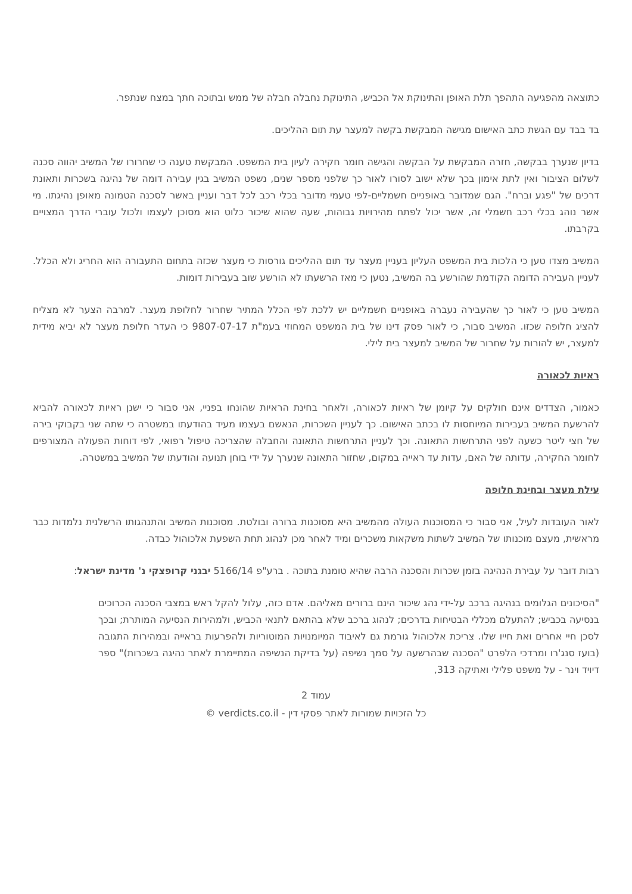כתוצאה מהפגיעה התהפך תלת האופן והתינוקת אל הכביש, התינוקת נחבלה חבלה של ממש ובתוכה חתך במצח שנתפר.
בד בבד עם הגשת כתב האישום מגישה המבקשת בקשה למעצר עת תום ההליכים.
בדיון שנערך בבקשה, חזרה המבקשת על הבקשה והגישה חומר חקירה לעיון בית המשפט. המבקשת טענה כי שחרורו של המשיב יהווה סכנה לשלום הציבור ואין לתת אימון בכך שלא ישוב לסורו לאור כך שלפני מספר שנים, נשפט המשיב בגין עבירה דומה של נהיגה בשכרות ותאונת דרכים של "פגע וברח". הגם שמדובר באופניים חשמליים-לפי טעמי מדובר בכלי רכב לכל דבר ועניין באשר לסכנה הטמונה מאופן נהיגתו. מי אשר נוהג בכלי רכב חשמלי זה, אשר יכול לפתח מהירויות גבוהות, שעה שהוא שיכור כלוט הוא מסוכן לעצמו ולכול עוברי הדרך המצויים בקרבתו.
המשיב מצדו טען כי הלכות בית המשפט העליון בעניין מעצר עד תום ההליכים גורסות כי מעצר שכזה בתחום התעבורה הוא החריג ולא הכלל. לעניין העבירה הדומה הקודמת שהורשע בה המשיב, נטען כי מאז הרשעתו לא הורשע שוב בעבירות דומות.
המשיב טען כי לאור כך שהעבירה נעברה באופניים חשמליים יש ללכת לפי הכלל המתיר שחרור לחלופת מעצר. למרבה הצער לא מצליח להציג חלופה שכזו. המשיב סבור, כי לאור פסק דינו של בית המשפט המחוזי בעמ"ת 9807-07-17 כי העדר חלופת מעצר לא יביא מידית למעצר, יש להורות על שחרור של המשיב למעצר בית לילי.
ראיות לכאורה
כאמור, הצדדים אינם חולקים על קיומן של ראיות לכאורה, ולאחר בחינת הראיות שהונחו בפניי, אני סבור כי ישנן ראיות לכאורה להביא להרשעת המשיב בעבירות המיוחסות לו בכתב האישום. כך לעניין השכרות, הנאשם בעצמו מעיד בהודעתו במשטרה כי שתה שני בקבוקי בירה של חצי ליטר כשעה לפני התרחשות התאונה. וכך לעניין התרחשות התאונה והחבלה שהצריכה טיפול רפואי, לפי דוחות הפעולה המצורפים לחומר החקירה, עדותה של האם, עדות עד ראייה במקום, שחזור התאונה שנערך על ידי בוחן תנועה והודעתו של המשיב במשטרה.
עילת מעצר ובחינת חלופה
לאור העובדות לעיל, אני סבור כי המסוכנות העולה מהמשיב היא מסוכנות ברורה ובולטת. מסוכנות המשיב והתנהגותו הרשלנית נלמדות כבר מראשית, מעצם מוכנותו של המשיב לשתות משקאות משכרים ומיד לאחר מכן לנהוג תחת השפעת אלכוהול כבדה.
רבות דובר על עבירת הנהיגה בזמן שכרות והסכנה הרבה שהיא טומנת בתוכה . ברע"פ 5166/14 יבגני קרופצקי נ' מדינת ישראל:
"הסיכונים הגלומים בנהיגה ברכב על-ידי נהג שיכור הינם ברורים מאליהם. אדם כזה, עלול להקל ראש במצבי הסכנה הכרוכים בנסיעה בכביש; להתעלם מכללי הבטיחות בדרכים; לנהוג ברכב שלא בהתאם לתנאי הכביש, ולמהירות הנסיעה המותרת; ובכך לסכן חיי אחרים ואת חייו שלו. צריכת אלכוהול גורמת גם לאיבוד המיומנויות המוטוריות ולהפרעות בראייה ובמהירות התגובה (בועז סנג'רו ומרדכי הלפרט "הסכנה שבהרשעה על סמך נשיפה (על בדיקת הנשיפה המתיימרת לאתר נהיגה בשכרות)" ספר דיויד וינר - על משפט פלילי ואתיקה 313,
עמוד 2
כל הזכויות שמורות לאתר פסקי דין - verdicts.co.il ©